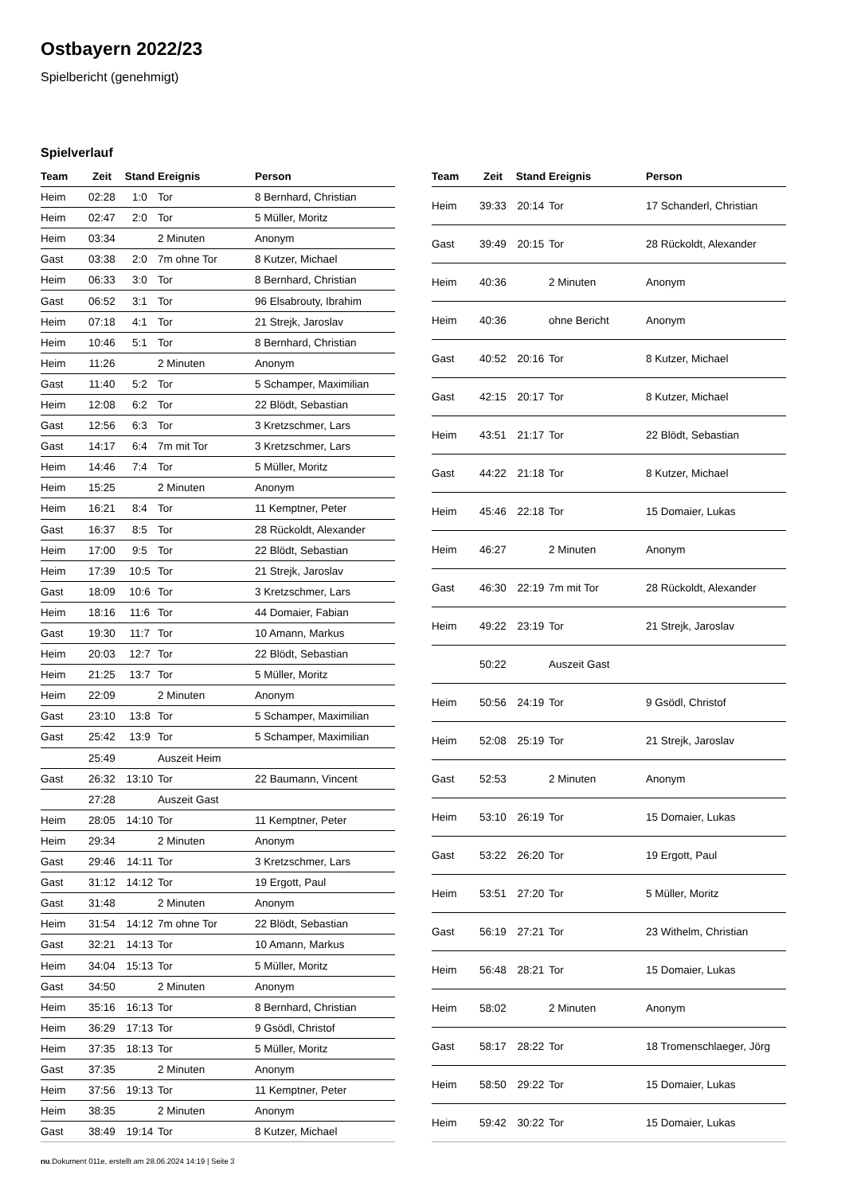Ostbayern 2022/23
Spielbericht (genehmigt)
Spielverlauf
| Team | Zeit | Stand | Ereignis | Person |
| --- | --- | --- | --- | --- |
| Heim | 02:28 | 1:0 | Tor | 8 Bernhard, Christian |
| Heim | 02:47 | 2:0 | Tor | 5 Müller, Moritz |
| Heim | 03:34 | | 2 Minuten | Anonym |
| Gast | 03:38 | 2:0 | 7m ohne Tor | 8 Kutzer, Michael |
| Heim | 06:33 | 3:0 | Tor | 8 Bernhard, Christian |
| Gast | 06:52 | 3:1 | Tor | 96 Elsabrouty, Ibrahim |
| Heim | 07:18 | 4:1 | Tor | 21 Strejk, Jaroslav |
| Heim | 10:46 | 5:1 | Tor | 8 Bernhard, Christian |
| Heim | 11:26 | | 2 Minuten | Anonym |
| Gast | 11:40 | 5:2 | Tor | 5 Schamper, Maximilian |
| Heim | 12:08 | 6:2 | Tor | 22 Blödt, Sebastian |
| Gast | 12:56 | 6:3 | Tor | 3 Kretzschmer, Lars |
| Gast | 14:17 | 6:4 | 7m mit Tor | 3 Kretzschmer, Lars |
| Heim | 14:46 | 7:4 | Tor | 5 Müller, Moritz |
| Heim | 15:25 | | 2 Minuten | Anonym |
| Heim | 16:21 | 8:4 | Tor | 11 Kemptner, Peter |
| Gast | 16:37 | 8:5 | Tor | 28 Rückoldt, Alexander |
| Heim | 17:00 | 9:5 | Tor | 22 Blödt, Sebastian |
| Heim | 17:39 | 10:5 | Tor | 21 Strejk, Jaroslav |
| Gast | 18:09 | 10:6 | Tor | 3 Kretzschmer, Lars |
| Heim | 18:16 | 11:6 | Tor | 44 Domaier, Fabian |
| Gast | 19:30 | 11:7 | Tor | 10 Amann, Markus |
| Heim | 20:03 | 12:7 | Tor | 22 Blödt, Sebastian |
| Heim | 21:25 | 13:7 | Tor | 5 Müller, Moritz |
| Heim | 22:09 | | 2 Minuten | Anonym |
| Gast | 23:10 | 13:8 | Tor | 5 Schamper, Maximilian |
| Gast | 25:42 | 13:9 | Tor | 5 Schamper, Maximilian |
| | 25:49 | | Auszeit Heim | |
| Gast | 26:32 | 13:10 | Tor | 22 Baumann, Vincent |
| | 27:28 | | Auszeit Gast | |
| Heim | 28:05 | 14:10 | Tor | 11 Kemptner, Peter |
| Heim | 29:34 | | 2 Minuten | Anonym |
| Gast | 29:46 | 14:11 | Tor | 3 Kretzschmer, Lars |
| Gast | 31:12 | 14:12 | Tor | 19 Ergott, Paul |
| Gast | 31:48 | | 2 Minuten | Anonym |
| Heim | 31:54 | 14:12 | 7m ohne Tor | 22 Blödt, Sebastian |
| Gast | 32:21 | 14:13 | Tor | 10 Amann, Markus |
| Heim | 34:04 | 15:13 | Tor | 5 Müller, Moritz |
| Gast | 34:50 | | 2 Minuten | Anonym |
| Heim | 35:16 | 16:13 | Tor | 8 Bernhard, Christian |
| Heim | 36:29 | 17:13 | Tor | 9 Gsödl, Christof |
| Heim | 37:35 | 18:13 | Tor | 5 Müller, Moritz |
| Gast | 37:35 | | 2 Minuten | Anonym |
| Heim | 37:56 | 19:13 | Tor | 11 Kemptner, Peter |
| Heim | 38:35 | | 2 Minuten | Anonym |
| Gast | 38:49 | 19:14 | Tor | 8 Kutzer, Michael |
| Team | Zeit | Stand | Ereignis | Person |
| --- | --- | --- | --- | --- |
| Heim | 39:33 | 20:14 | Tor | 17 Schanderl, Christian |
| Gast | 39:49 | 20:15 | Tor | 28 Rückoldt, Alexander |
| Heim | 40:36 | | 2 Minuten | Anonym |
| Heim | 40:36 | | ohne Bericht | Anonym |
| Gast | 40:52 | 20:16 | Tor | 8 Kutzer, Michael |
| Gast | 42:15 | 20:17 | Tor | 8 Kutzer, Michael |
| Heim | 43:51 | 21:17 | Tor | 22 Blödt, Sebastian |
| Gast | 44:22 | 21:18 | Tor | 8 Kutzer, Michael |
| Heim | 45:46 | 22:18 | Tor | 15 Domaier, Lukas |
| Heim | 46:27 | | 2 Minuten | Anonym |
| Gast | 46:30 | 22:19 | 7m mit Tor | 28 Rückoldt, Alexander |
| Heim | 49:22 | 23:19 | Tor | 21 Strejk, Jaroslav |
| | 50:22 | | Auszeit Gast | |
| Heim | 50:56 | 24:19 | Tor | 9 Gsödl, Christof |
| Heim | 52:08 | 25:19 | Tor | 21 Strejk, Jaroslav |
| Gast | 52:53 | | 2 Minuten | Anonym |
| Heim | 53:10 | 26:19 | Tor | 15 Domaier, Lukas |
| Gast | 53:22 | 26:20 | Tor | 19 Ergott, Paul |
| Heim | 53:51 | 27:20 | Tor | 5 Müller, Moritz |
| Gast | 56:19 | 27:21 | Tor | 23 Withelm, Christian |
| Heim | 56:48 | 28:21 | Tor | 15 Domaier, Lukas |
| Heim | 58:02 | | 2 Minuten | Anonym |
| Gast | 58:17 | 28:22 | Tor | 18 Tromenschlaeger, Jörg |
| Heim | 58:50 | 29:22 | Tor | 15 Domaier, Lukas |
| Heim | 59:42 | 30:22 | Tor | 15 Domaier, Lukas |
nu.Dokument 011e, erstellt am 28.06.2024 14:19 | Seite 3